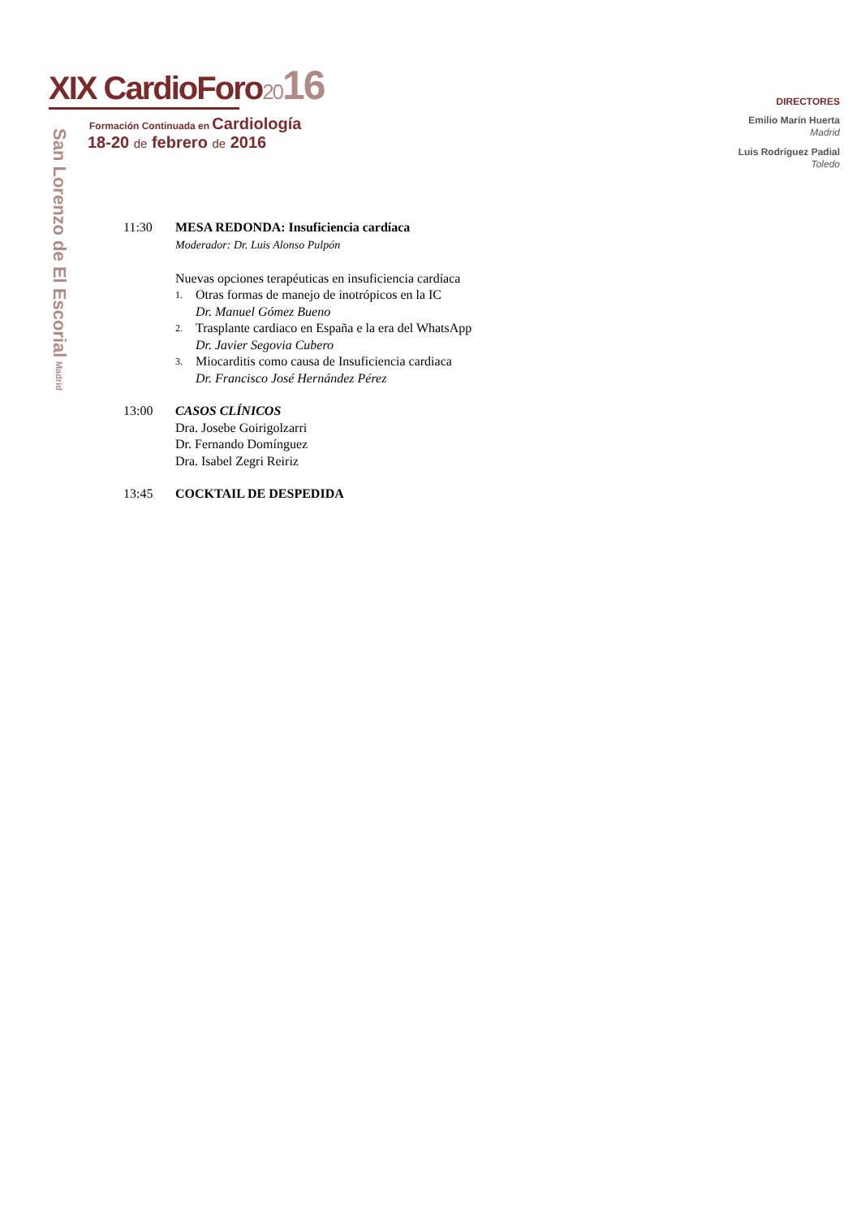XIX CardioForo2016
Formación Continuada en Cardiología
18-20 de febrero de 2016
San Lorenzo de El Escorial Madrid
DIRECTORES
Emilio Marín Huerta
Madrid
Luis Rodríguez Padial
Toledo
11:30 MESA REDONDA: Insuficiencia cardíaca
Moderador: Dr. Luis Alonso Pulpón
Nuevas opciones terapéuticas en insuficiencia cardíaca
1. Otras formas de manejo de inotrópicos en la IC
Dr. Manuel Gómez Bueno
2. Trasplante cardiaco en España e la era del WhatsApp
Dr. Javier Segovia Cubero
3. Miocarditis como causa de Insuficiencia cardiaca
Dr. Francisco José Hernández Pérez
13:00 CASOS CLÍNICOS
Dra. Josebe Goirigolzarri
Dr. Fernando Domínguez
Dra. Isabel Zegri Reiriz
13:45 COCKTAIL DE DESPEDIDA